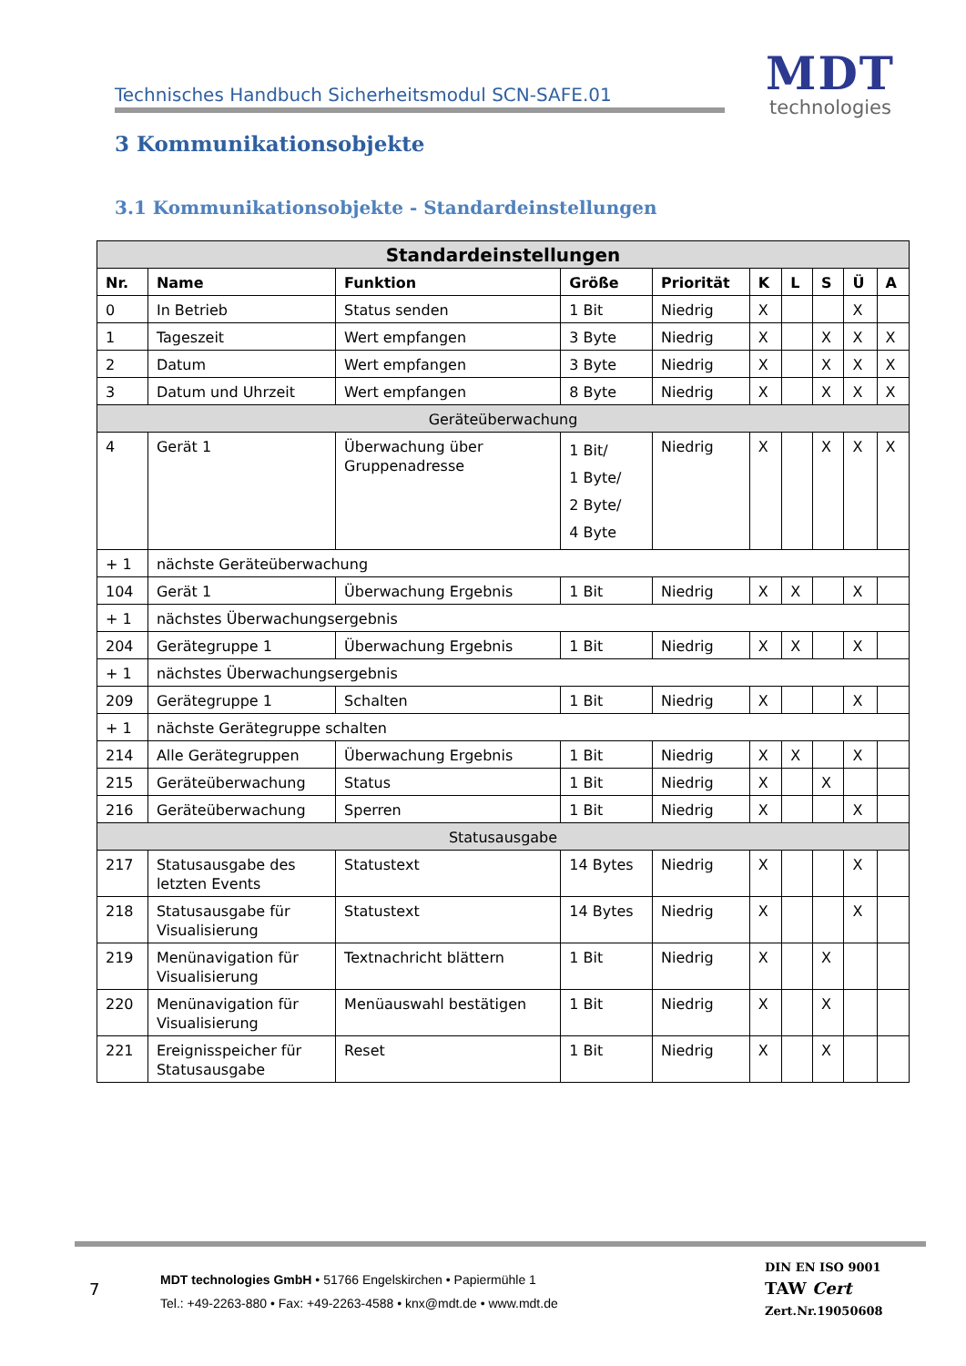Technisches Handbuch Sicherheitsmodul SCN-SAFE.01
MDT
technologies
3 Kommunikationsobjekte
3.1 Kommunikationsobjekte - Standardeinstellungen
| Standardeinstellungen | | | | | | | | | |
| --- | --- | --- | --- | --- | --- | --- | --- | --- | --- |
| Nr. | Name | Funktion | Größe | Priorität | K | L | S | Ü | A |
| 0 | In Betrieb | Status senden | 1 Bit | Niedrig | X | | | X | |
| 1 | Tageszeit | Wert empfangen | 3 Byte | Niedrig | X | | X | X | X |
| 2 | Datum | Wert empfangen | 3 Byte | Niedrig | X | | X | X | X |
| 3 | Datum und Uhrzeit | Wert empfangen | 8 Byte | Niedrig | X | | X | X | X |
| Geräteüberwachung | | | | | | | | | |
| 4 | Gerät 1 | Überwachung über Gruppenadresse | 1 Bit/ 1 Byte/ 2 Byte/ 4 Byte | Niedrig | X | | X | X | X |
| + 1 | nächste Geräteüberwachung | | | | | | | | |
| 104 | Gerät 1 | Überwachung Ergebnis | 1 Bit | Niedrig | X | X | | X | |
| + 1 | nächstes Überwachungsergebnis | | | | | | | | |
| 204 | Gerätegruppe 1 | Überwachung Ergebnis | 1 Bit | Niedrig | X | X | | X | |
| + 1 | nächstes Überwachungsergebnis | | | | | | | | |
| 209 | Gerätegruppe 1 | Schalten | 1 Bit | Niedrig | X | | | X | |
| + 1 | nächste Gerätegruppe schalten | | | | | | | | |
| 214 | Alle Gerätegruppen | Überwachung Ergebnis | 1 Bit | Niedrig | X | X | | X | |
| 215 | Geräteüberwachung | Status | 1 Bit | Niedrig | X | | X | | |
| 216 | Geräteüberwachung | Sperren | 1 Bit | Niedrig | X | | | X | |
| Statusausgabe | | | | | | | | | |
| 217 | Statusausgabe des letzten Events | Statustext | 14 Bytes | Niedrig | X | | | X | |
| 218 | Statusausgabe für Visualisierung | Statustext | 14 Bytes | Niedrig | X | | | X | |
| 219 | Menünavigation für Visualisierung | Textnachricht blättern | 1 Bit | Niedrig | X | | X | | |
| 220 | Menünavigation für Visualisierung | Menüauswahl bestätigen | 1 Bit | Niedrig | X | | X | | |
| 221 | Ereignisspeicher für Statusausgabe | Reset | 1 Bit | Niedrig | X | | X | | |
7
MDT technologies GmbH • 51766 Engelskirchen • Papiermühle 1
Tel.: +49-2263-880 • Fax: +49-2263-4588 • knx@mdt.de • www.mdt.de
DIN EN ISO 9001
TAW Cert
Zert.Nr.19050608